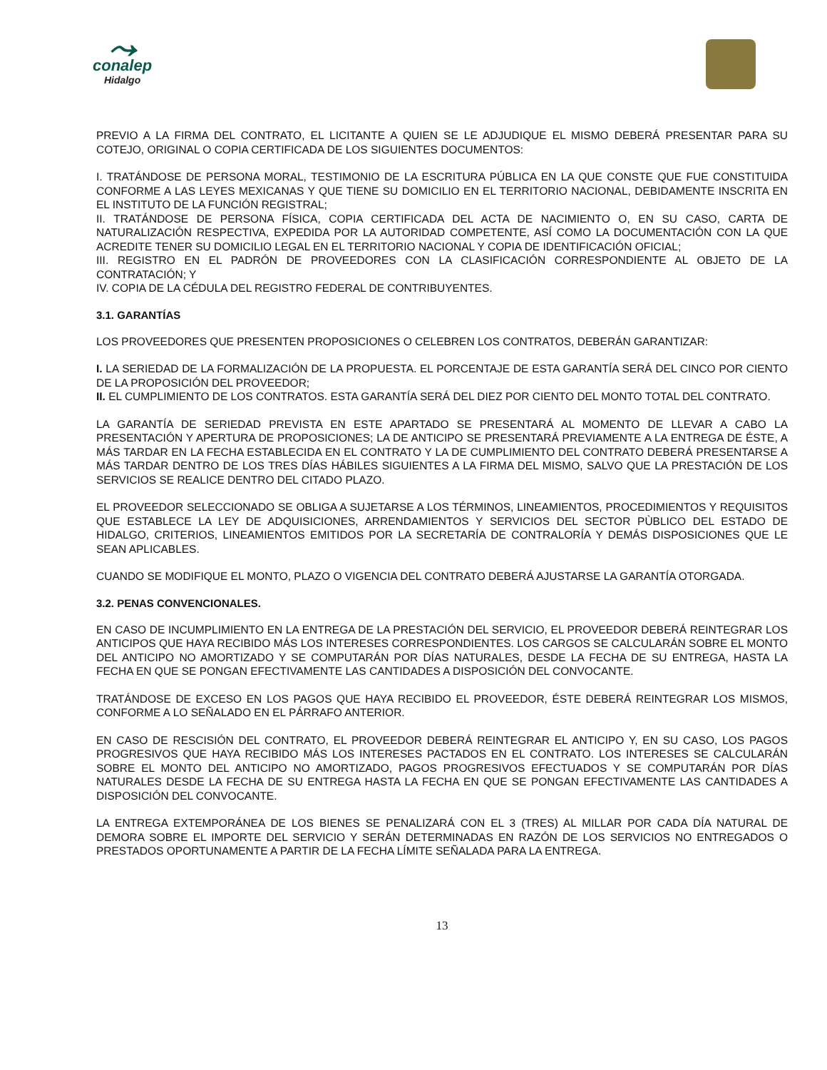⤳
conalep
Hidalgo
PREVIO A LA FIRMA DEL CONTRATO, EL LICITANTE A QUIEN SE LE ADJUDIQUE EL MISMO DEBERÁ PRESENTAR PARA SU COTEJO, ORIGINAL O COPIA CERTIFICADA DE LOS SIGUIENTES DOCUMENTOS:
I. TRATÁNDOSE DE PERSONA MORAL, TESTIMONIO DE LA ESCRITURA PÚBLICA EN LA QUE CONSTE QUE FUE CONSTITUIDA CONFORME A LAS LEYES MEXICANAS Y QUE TIENE SU DOMICILIO EN EL TERRITORIO NACIONAL, DEBIDAMENTE INSCRITA EN EL INSTITUTO DE LA FUNCIÓN REGISTRAL;
II. TRATÁNDOSE DE PERSONA FÍSICA, COPIA CERTIFICADA DEL ACTA DE NACIMIENTO O, EN SU CASO, CARTA DE NATURALIZACIÓN RESPECTIVA, EXPEDIDA POR LA AUTORIDAD COMPETENTE, ASÍ COMO LA DOCUMENTACIÓN CON LA QUE ACREDITE TENER SU DOMICILIO LEGAL EN EL TERRITORIO NACIONAL Y COPIA DE IDENTIFICACIÓN OFICIAL;
III. REGISTRO EN EL PADRÓN DE PROVEEDORES CON LA CLASIFICACIÓN CORRESPONDIENTE AL OBJETO DE LA CONTRATACIÓN; Y
IV. COPIA DE LA CÉDULA DEL REGISTRO FEDERAL DE CONTRIBUYENTES.
3.1. GARANTÍAS
LOS PROVEEDORES QUE PRESENTEN PROPOSICIONES O CELEBREN LOS CONTRATOS, DEBERÁN GARANTIZAR:
I. LA SERIEDAD DE LA FORMALIZACIÓN DE LA PROPUESTA. EL PORCENTAJE DE ESTA GARANTÍA SERÁ DEL CINCO POR CIENTO DE LA PROPOSICIÓN DEL PROVEEDOR;
II. EL CUMPLIMIENTO DE LOS CONTRATOS. ESTA GARANTÍA SERÁ DEL DIEZ POR CIENTO DEL MONTO TOTAL DEL CONTRATO.
LA GARANTÍA DE SERIEDAD PREVISTA EN ESTE APARTADO SE PRESENTARÁ AL MOMENTO DE LLEVAR A CABO LA PRESENTACIÓN Y APERTURA DE PROPOSICIONES; LA DE ANTICIPO SE PRESENTARÁ PREVIAMENTE A LA ENTREGA DE ÉSTE, A MÁS TARDAR EN LA FECHA ESTABLECIDA EN EL CONTRATO Y LA DE CUMPLIMIENTO DEL CONTRATO DEBERÁ PRESENTARSE A MÁS TARDAR DENTRO DE LOS TRES DÍAS HÁBILES SIGUIENTES A LA FIRMA DEL MISMO, SALVO QUE LA PRESTACIÓN DE LOS SERVICIOS SE REALICE DENTRO DEL CITADO PLAZO.
EL PROVEEDOR SELECCIONADO SE OBLIGA A SUJETARSE A LOS TÉRMINOS, LINEAMIENTOS, PROCEDIMIENTOS Y REQUISITOS QUE ESTABLECE LA LEY DE ADQUISICIONES, ARRENDAMIENTOS Y SERVICIOS DEL SECTOR PÙBLICO DEL ESTADO DE HIDALGO, CRITERIOS, LINEAMIENTOS EMITIDOS POR LA SECRETARÍA DE CONTRALORÍA Y DEMÁS DISPOSICIONES QUE LE SEAN APLICABLES.
CUANDO SE MODIFIQUE EL MONTO, PLAZO O VIGENCIA DEL CONTRATO DEBERÁ AJUSTARSE LA GARANTÍA OTORGADA.
3.2. PENAS CONVENCIONALES.
EN CASO DE INCUMPLIMIENTO EN LA ENTREGA DE LA PRESTACIÓN DEL SERVICIO, EL PROVEEDOR DEBERÁ REINTEGRAR LOS ANTICIPOS QUE HAYA RECIBIDO MÁS LOS INTERESES CORRESPONDIENTES. LOS CARGOS SE CALCULARÁN SOBRE EL MONTO DEL ANTICIPO NO AMORTIZADO Y SE COMPUTARÁN POR DÍAS NATURALES, DESDE LA FECHA DE SU ENTREGA, HASTA LA FECHA EN QUE SE PONGAN EFECTIVAMENTE LAS CANTIDADES A DISPOSICIÓN DEL CONVOCANTE.
TRATÁNDOSE DE EXCESO EN LOS PAGOS QUE HAYA RECIBIDO EL PROVEEDOR, ÉSTE DEBERÁ REINTEGRAR LOS MISMOS, CONFORME A LO SEÑALADO EN EL PÁRRAFO ANTERIOR.
EN CASO DE RESCISIÓN DEL CONTRATO, EL PROVEEDOR DEBERÁ REINTEGRAR EL ANTICIPO Y, EN SU CASO, LOS PAGOS PROGRESIVOS QUE HAYA RECIBIDO MÁS LOS INTERESES PACTADOS EN EL CONTRATO. LOS INTERESES SE CALCULARÁN SOBRE EL MONTO DEL ANTICIPO NO AMORTIZADO, PAGOS PROGRESIVOS EFECTUADOS Y SE COMPUTARÁN POR DÍAS NATURALES DESDE LA FECHA DE SU ENTREGA HASTA LA FECHA EN QUE SE PONGAN EFECTIVAMENTE LAS CANTIDADES A DISPOSICIÓN DEL CONVOCANTE.
LA ENTREGA EXTEMPORÁNEA DE LOS BIENES SE PENALIZARÁ CON EL 3 (TRES) AL MILLAR POR CADA DÍA NATURAL DE DEMORA SOBRE EL IMPORTE DEL SERVICIO Y SERÁN DETERMINADAS EN RAZÓN DE LOS SERVICIOS NO ENTREGADOS O PRESTADOS OPORTUNAMENTE A PARTIR DE LA FECHA LÍMITE SEÑALADA PARA LA ENTREGA.
13